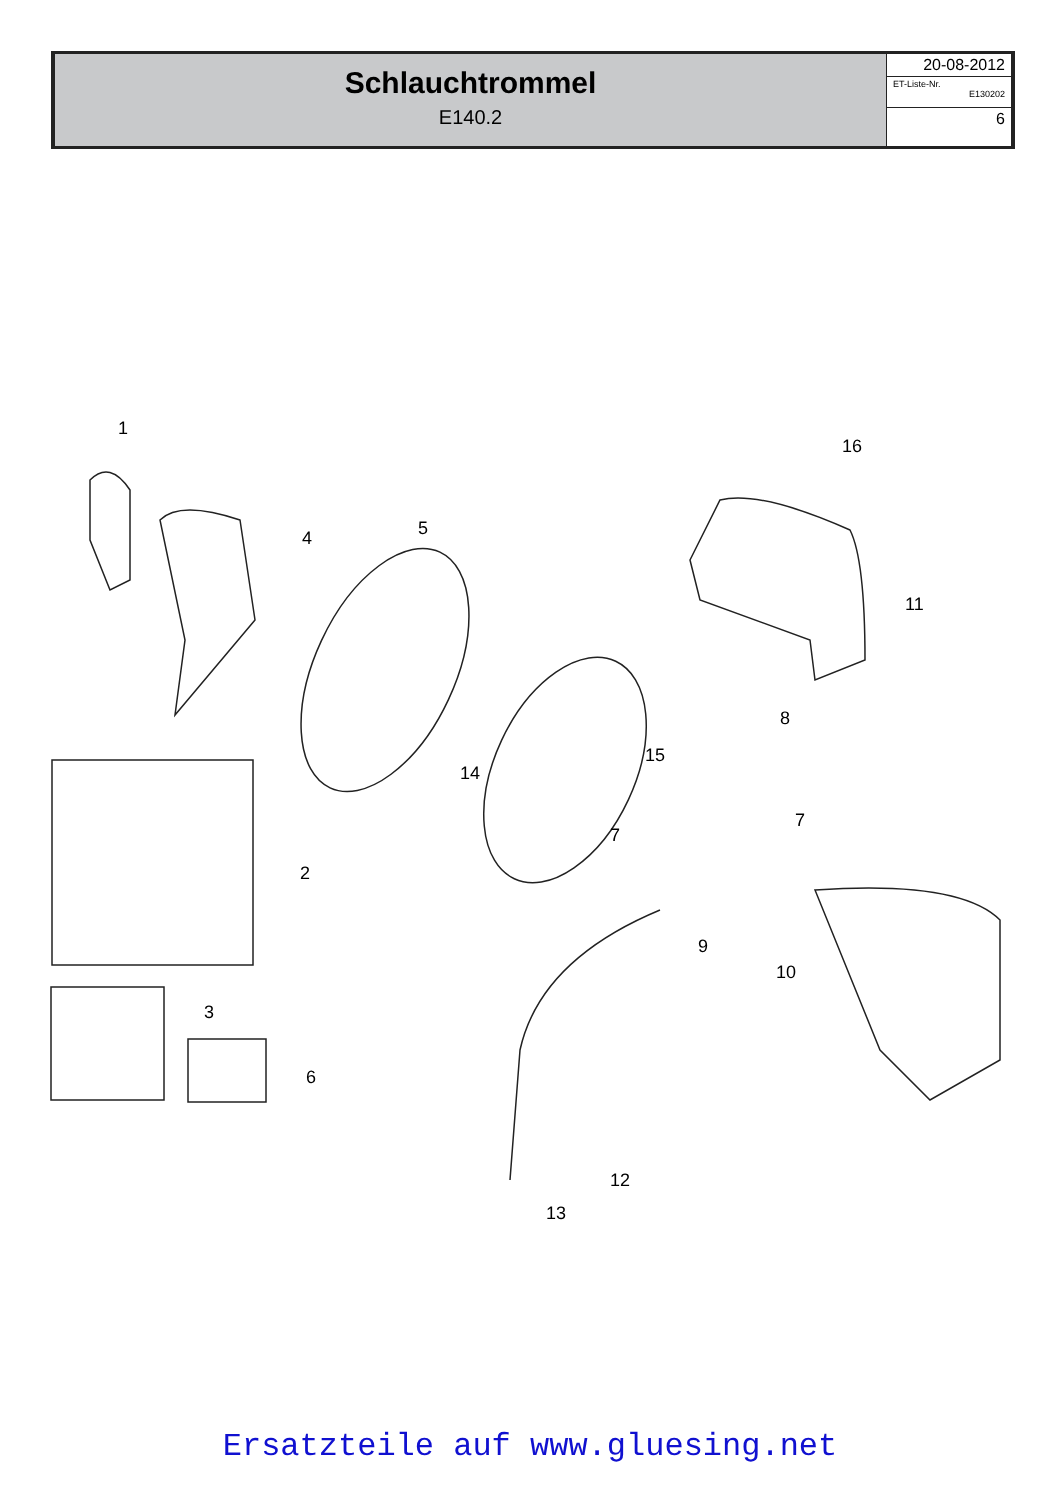Schlauchtrommel
E140.2
20-08-2012
ET-Liste-Nr.
E130202
6
1
2
3
4 5
6
7
7
8
9
10
11
12
13
14
15
16
Ersatzteile auf www.gluesing.net